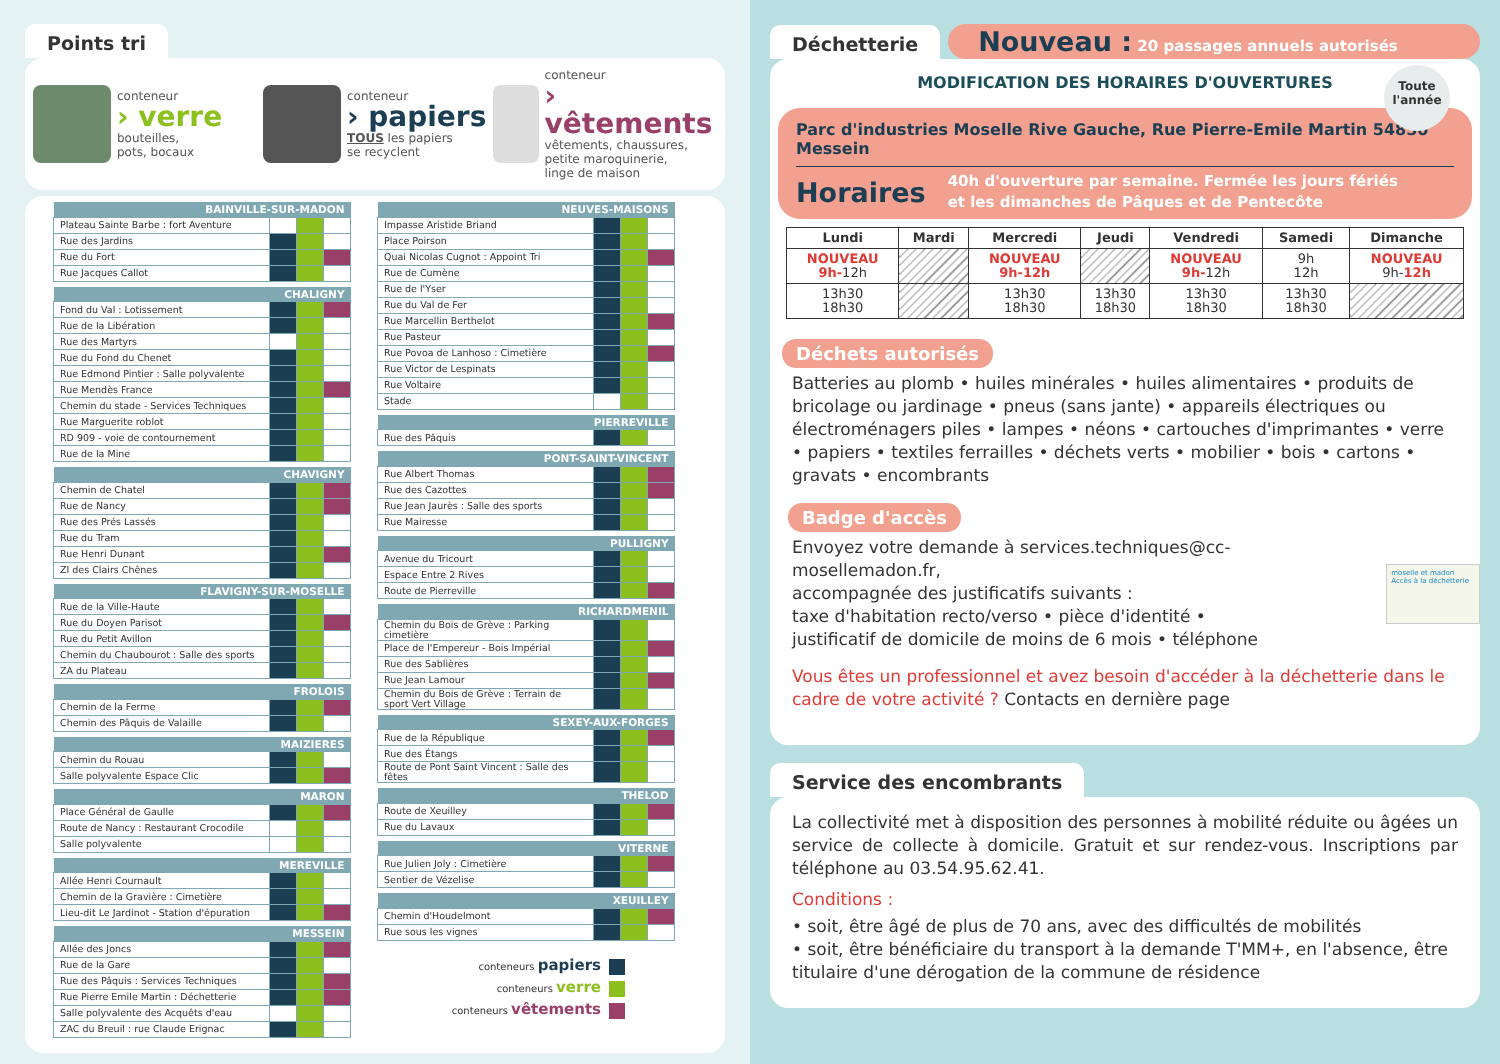Points tri
conteneur
› verre
bouteilles,
pots, bocaux
conteneur
› papiers
TOUS les papiers
se recyclent
conteneur
› vêtements
vêtements, chaussures,
petite maroquinerie,
linge de maison
| BAINVILLE-SUR-MADON | | | |
| --- | --- | --- | --- |
| Plateau Sainte Barbe : fort Aventure | | | |
| Rue des Jardins | | | |
| Rue du Fort | | | |
| Rue Jacques Callot | | | |
| CHALIGNY | | | |
| --- | --- | --- | --- |
| Fond du Val : Lotissement | | | |
| Rue de la Libération | | | |
| Rue des Martyrs | | | |
| Rue du Fond du Chenet | | | |
| Rue Edmond Pintier : Salle polyvalente | | | |
| Rue Mendès France | | | |
| Chemin du stade - Services Techniques | | | |
| Rue Marguerite roblot | | | |
| RD 909 - voie de contournement | | | |
| Rue de la Mine | | | |
| CHAVIGNY | | | |
| --- | --- | --- | --- |
| Chemin de Chatel | | | |
| Rue de Nancy | | | |
| Rue des Prés Lassés | | | |
| Rue du Tram | | | |
| Rue Henri Dunant | | | |
| ZI des Clairs Chênes | | | |
| FLAVIGNY-SUR-MOSELLE | | | |
| --- | --- | --- | --- |
| Rue de la Ville-Haute | | | |
| Rue du Doyen Parisot | | | |
| Rue du Petit Avillon | | | |
| Chemin du Chaubourot : Salle des sports | | | |
| ZA du Plateau | | | |
| FROLOIS | | | |
| --- | --- | --- | --- |
| Chemin de la Ferme | | | |
| Chemin des Pâquis de Valaille | | | |
| MAIZIERES | | | |
| --- | --- | --- | --- |
| Chemin du Rouau | | | |
| Salle polyvalente Espace Clic | | | |
| MARON | | | |
| --- | --- | --- | --- |
| Place Général de Gaulle | | | |
| Route de Nancy : Restaurant Crocodile | | | |
| Salle polyvalente | | | |
| MEREVILLE | | | |
| --- | --- | --- | --- |
| Allée Henri Cournault | | | |
| Chemin de la Gravière : Cimetière | | | |
| Lieu-dit Le Jardinot - Station d'épuration | | | |
| MESSEIN | | | |
| --- | --- | --- | --- |
| Allée des Joncs | | | |
| Rue de la Gare | | | |
| Rue des Pâquis : Services Techniques | | | |
| Rue Pierre Emile Martin : Déchetterie | | | |
| Salle polyvalente des Acquêts d'eau | | | |
| ZAC du Breuil : rue Claude Erignac | | | |
| NEUVES-MAISONS | | | |
| --- | --- | --- | --- |
| Impasse Aristide Briand | | | |
| Place Poirson | | | |
| Quai Nicolas Cugnot : Appoint Tri | | | |
| Rue de Cumène | | | |
| Rue de l'Yser | | | |
| Rue du Val de Fer | | | |
| Rue Marcellin Berthelot | | | |
| Rue Pasteur | | | |
| Rue Povoa de Lanhoso : Cimetière | | | |
| Rue Victor de Lespinats | | | |
| Rue Voltaire | | | |
| Stade | | | |
| PIERREVILLE | | | |
| --- | --- | --- | --- |
| Rue des Pâquis | | | |
| PONT-SAINT-VINCENT | | | |
| --- | --- | --- | --- |
| Rue Albert Thomas | | | |
| Rue des Cazottes | | | |
| Rue Jean Jaurès : Salle des sports | | | |
| Rue Mairesse | | | |
| PULLIGNY | | | |
| --- | --- | --- | --- |
| Avenue du Tricourt | | | |
| Espace Entre 2 Rives | | | |
| Route de Pierreville | | | |
| RICHARDMENIL | | | |
| --- | --- | --- | --- |
| Chemin du Bois de Grève : Parking cimetière | | | |
| Place de l'Empereur - Bois Impérial | | | |
| Rue des Sablières | | | |
| Rue Jean Lamour | | | |
| Chemin du Bois de Grève : Terrain de sport Vert Village | | | |
| SEXEY-AUX-FORGES | | | |
| --- | --- | --- | --- |
| Rue de la République | | | |
| Rue des Étangs | | | |
| Route de Pont Saint Vincent : Salle des fêtes | | | |
| THELOD | | | |
| --- | --- | --- | --- |
| Route de Xeuilley | | | |
| Rue du Lavaux | | | |
| VITERNE | | | |
| --- | --- | --- | --- |
| Rue Julien Joly : Cimetière | | | |
| Sentier de Vézelise | | | |
| XEUILLEY | | | |
| --- | --- | --- | --- |
| Chemin d'Houdelmont | | | |
| Rue sous les vignes | | | |
conteneurs papiers
conteneurs verre
conteneurs vêtements
Déchetterie
Nouveau : 20 passages annuels autorisés
MODIFICATION DES HORAIRES D'OUVERTURES
Toute
l'année
Parc d'industries Moselle Rive Gauche, Rue Pierre-Emile Martin 54850 Messein
Horaires 40h d'ouverture par semaine. Fermée les jours fériés
et les dimanches de Pâques et de Pentecôte
| Lundi | Mardi | Mercredi | Jeudi | Vendredi | Samedi | Dimanche |
| --- | --- | --- | --- | --- | --- | --- |
| NOUVEAU 9h- 12h | | NOUVEAU 9h-12h | | NOUVEAU 9h- 12h | 9h 12h | NOUVEAU 9h- 12h |
| 13h30 18h30 | | 13h30 18h30 | 13h30 18h30 | 13h30 18h30 | 13h30 18h30 | |
Déchets autorisés
Batteries au plomb • huiles minérales • huiles alimentaires • produits de bricolage ou jardinage • pneus (sans jante) • appareils électriques ou électroménagers piles • lampes • néons • cartouches d'imprimantes • verre • papiers • textiles ferrailles • déchets verts • mobilier • bois • cartons • gravats • encombrants
Badge d'accès
Envoyez votre demande à services.techniques@cc-mosellemadon.fr,
accompagnée des justificatifs suivants :
taxe d'habitation recto/verso • pièce d'identité •
justificatif de domicile de moins de 6 mois • téléphone
moselle et madon
Accès à la déchetterie
Vous êtes un professionnel et avez besoin d'accéder à la déchetterie dans le cadre de votre activité ? Contacts en dernière page
Service des encombrants
La collectivité met à disposition des personnes à mobilité réduite ou âgées un service de collecte à domicile. Gratuit et sur rendez-vous. Inscriptions par téléphone au 03.54.95.62.41.
Conditions :
• soit, être âgé de plus de 70 ans, avec des difficultés de mobilités
• soit, être bénéficiaire du transport à la demande T'MM+, en l'absence, être titulaire d'une dérogation de la commune de résidence